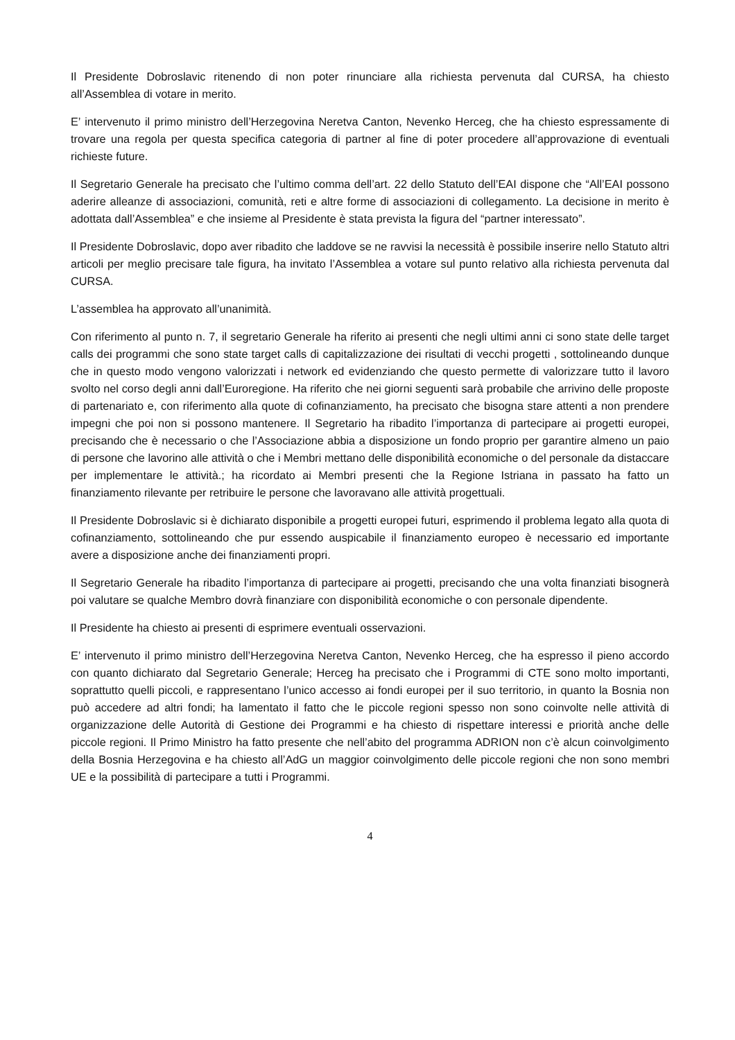Il Presidente Dobroslavic ritenendo di non poter rinunciare alla richiesta pervenuta dal CURSA, ha chiesto all’Assemblea di votare in merito.
E’ intervenuto il primo ministro dell’Herzegovina Neretva Canton, Nevenko Herceg, che ha chiesto espressamente di trovare una regola per questa specifica categoria di partner al fine di poter procedere all’approvazione di eventuali richieste future.
Il Segretario Generale ha precisato che l’ultimo comma dell’art. 22 dello Statuto dell’EAI dispone che “All’EAI possono aderire alleanze di associazioni, comunità, reti e altre forme di associazioni di collegamento. La decisione in merito è adottata dall’Assemblea” e che insieme al Presidente è stata prevista la figura del “partner interessato”.
Il Presidente Dobroslavic, dopo aver ribadito che laddove se ne ravvisi la necessità è possibile inserire nello Statuto altri articoli per meglio precisare tale figura, ha invitato l’Assemblea a votare sul punto relativo alla richiesta pervenuta dal CURSA.
L’assemblea ha approvato all’unanimità.
Con riferimento al punto n. 7, il segretario Generale ha riferito ai presenti che negli ultimi anni ci sono state delle target calls dei programmi che sono state target calls di capitalizzazione dei risultati di vecchi progetti , sottolineando dunque che in questo modo vengono valorizzati i network ed evidenziando che questo permette di valorizzare tutto il lavoro svolto nel corso degli anni dall’Euroregione. Ha riferito che nei giorni seguenti sarà probabile che arrivino delle proposte di partenariato e, con riferimento alla quote di cofinanziamento, ha precisato che bisogna stare attenti a non prendere impegni che poi non si possono mantenere. Il Segretario ha ribadito l’importanza di partecipare ai progetti europei, precisando che è necessario o che l’Associazione abbia a disposizione un fondo proprio per garantire almeno un paio di persone che lavorino alle attività o che i Membri mettano delle disponibilità economiche o del personale da distaccare per implementare le attività.; ha ricordato ai Membri presenti che la Regione Istriana in passato ha fatto un finanziamento rilevante per retribuire le persone che lavoravano alle attività progettuali.
Il Presidente Dobroslavic si è dichiarato disponibile a progetti europei futuri, esprimendo il problema legato alla quota di cofinanziamento, sottolineando che pur essendo auspicabile il finanziamento europeo è necessario ed importante avere a disposizione anche dei finanziamenti propri.
Il Segretario Generale ha ribadito l’importanza di partecipare ai progetti, precisando che una volta finanziati bisognerà poi valutare se qualche Membro dovrà finanziare con disponibilità economiche o con personale dipendente.
Il Presidente ha chiesto ai presenti di esprimere eventuali osservazioni.
E’ intervenuto il primo ministro dell’Herzegovina Neretva Canton, Nevenko Herceg, che ha espresso il pieno accordo con quanto dichiarato dal Segretario Generale; Herceg ha precisato che i Programmi di CTE sono molto importanti, soprattutto quelli piccoli, e rappresentano l’unico accesso ai fondi europei per il suo territorio, in quanto la Bosnia non può accedere ad altri fondi; ha lamentato il fatto che le piccole regioni spesso non sono coinvolte nelle attività di organizzazione delle Autorità di Gestione dei Programmi e ha chiesto di rispettare interessi e priorità anche delle piccole regioni. Il Primo Ministro ha fatto presente che nell’abito del programma ADRION non c’è alcun coinvolgimento della Bosnia Herzegovina e ha chiesto all’AdG un maggior coinvolgimento delle piccole regioni che non sono membri UE e la possibilità di partecipare a tutti i Programmi.
4